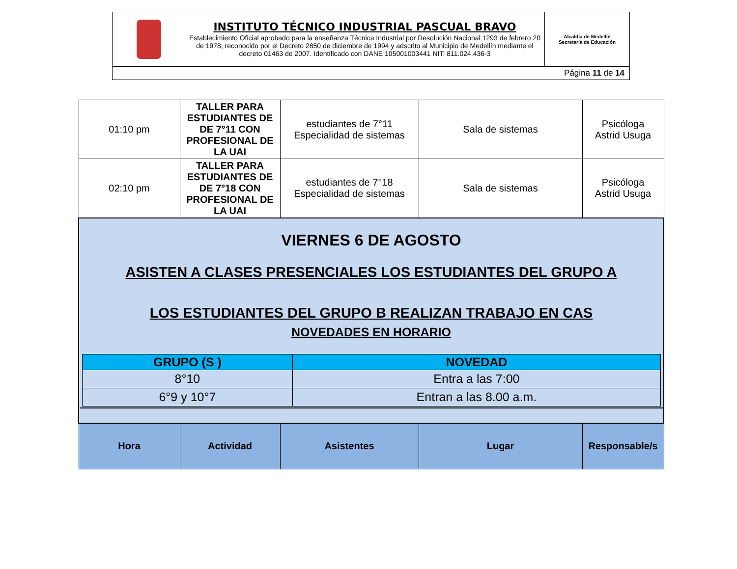| | INSTITUTO TÉCNICO INDUSTRIAL PASCUAL BRAVO Establecimiento Oficial aprobado para la enseñanza Técnica Industrial por Resolución Nacional 1293 de febrero 20 de 1978, reconocido por el Decreto 2850 de diciembre de 1994 y adscrito al Municipio de Medellín mediante el decreto 01463 de 2007. Identificado con DANE 105001003441 NIT: 811.024.436-3 | Alcaldía de Medellín Secretaría de Educación |
| Página 11 de 14 | | |
| 01:10 pm | TALLER PARA ESTUDIANTES DE DE 7°11 CON PROFESIONAL DE LA UAI | estudiantes de 7°11 Especialidad de sistemas | Sala de sistemas | Psicóloga Astrid Usuga |
| 02:10 pm | TALLER PARA ESTUDIANTES DE DE 7°18 CON PROFESIONAL DE LA UAI | estudiantes de 7°18 Especialidad de sistemas | Sala de sistemas | Psicóloga Astrid Usuga |
| VIERNES 6 DE AGOSTO ASISTEN A CLASES PRESENCIALES LOS ESTUDIANTES DEL GRUPO A LOS ESTUDIANTES DEL GRUPO B REALIZAN TRABAJO EN CAS NOVEDADES EN HORARIO / GRUPO (S ) / NOVEDAD / / --- / --- / / 8°10 / Entra a las 7:00 / / 6°9 y 10°7 / Entran a las 8.00 a.m. / | | | | |
| Hora | Actividad | Asistentes | Lugar | Responsable/s |